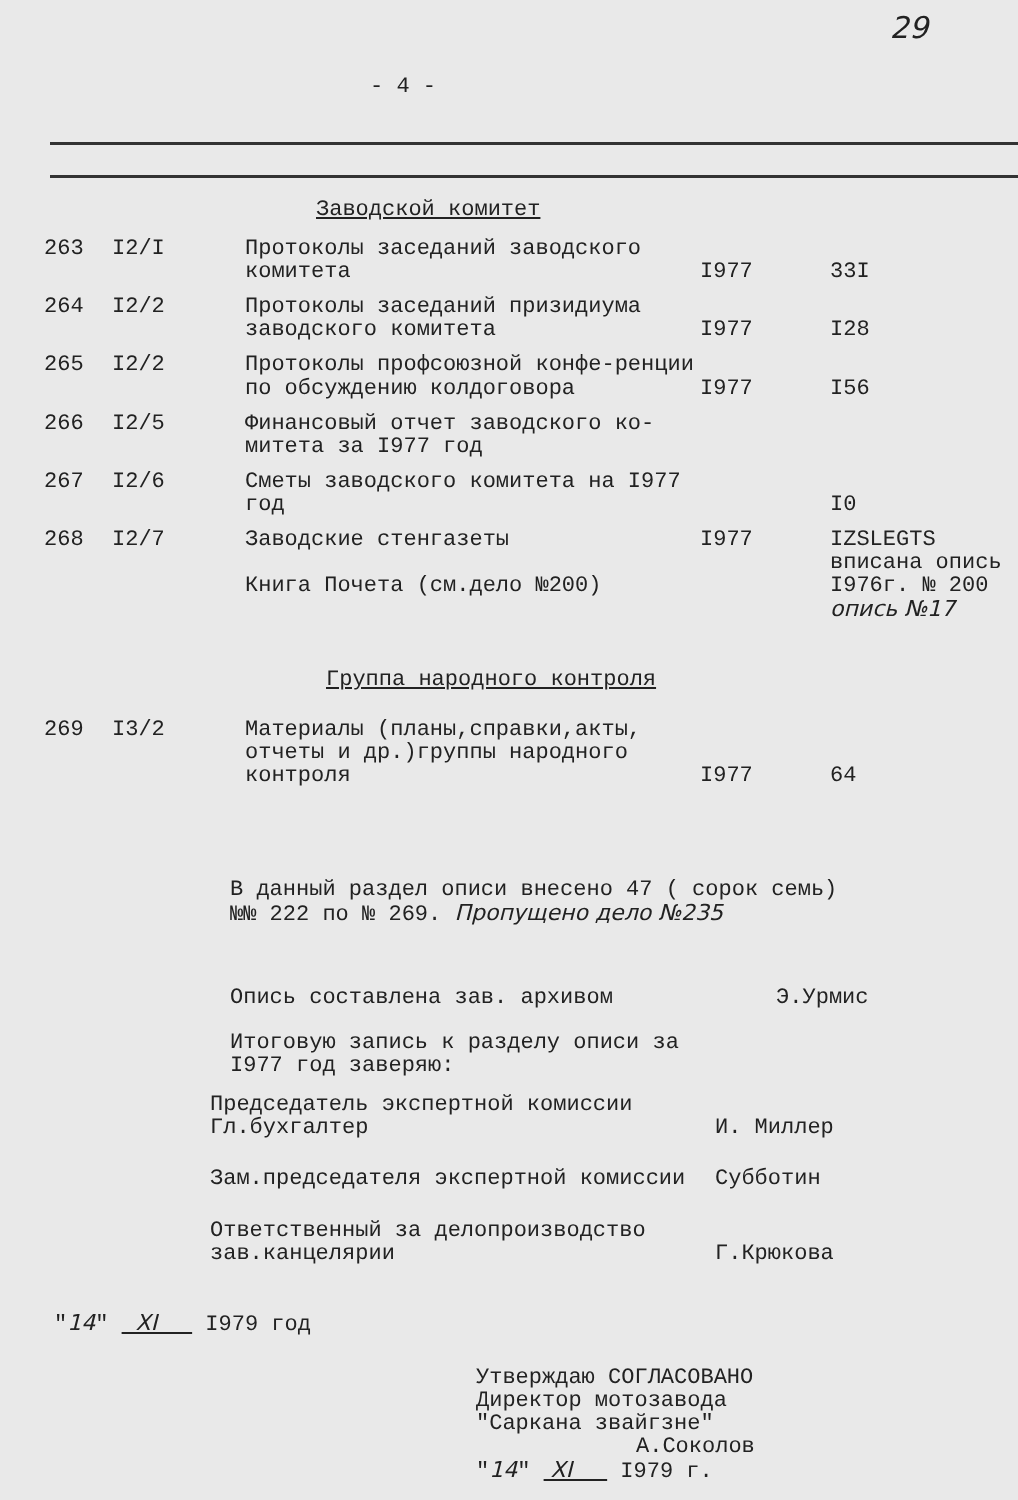29
- 4 -
Заводской комитет
| 263 | I2/I | Протоколы заседаний заводского комитета | I977 | 33I |
| 264 | I2/2 | Протоколы заседаний призидиума заводского комитета | I977 | I28 |
| 265 | I2/2 | Протоколы профсоюзной конфе-ренции по обсуждению колдоговора | I977 | I56 |
| 266 | I2/5 | Финансовый отчет заводского ко-митета за I977 год | | |
| 267 | I2/6 | Сметы заводского комитета на I977 год | | I0 |
| 268 | I2/7 | Заводские стенгазеты Книга Почета (см.дело №200) | I977 | IZSLEGTS вписана опись I976г. № 200 опись №17 |
Группа народного контроля
| 269 | I3/2 | Материалы (планы,справки,акты, отчеты и др.)группы народного контроля | I977 | 64 |
В данный раздел описи внесено 47 ( сорок семь)
№№ 222 по № 269. Пропущено дело №235
Опись составлена зав. архивом Э.Урмис
Итоговую запись к разделу описи за
I977 год заверяю:
| Председатель экспертной комиссии Гл.бухгалтер | И. Миллер |
| Зам.председателя экспертной комиссии | Субботин |
| Ответственный за делопроизводство зав.канцелярии | Г.Крюкова |
"14" XI I979 год
Утверждаю СОГЛАСОВАНО
Директор мотозавода
"Саркана звайгзне"
А.Соколов
"14" XI I979 г.